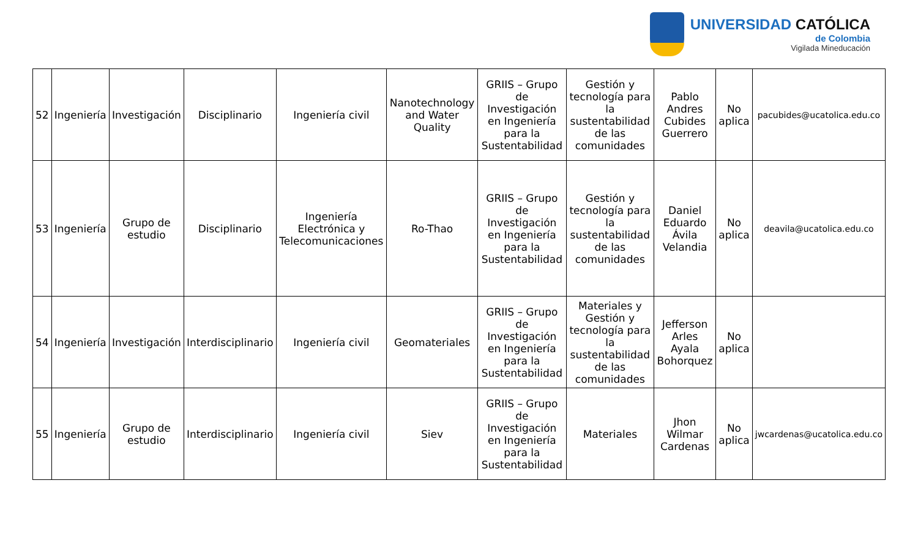UNIVERSIDAD CATÓLICA
de Colombia
Vigilada Mineducación
| 52 | Ingeniería | Investigación | Disciplinario | Ingeniería civil | Nanotechnology and Water Quality | GRIIS – Grupo de Investigación en Ingeniería para la Sustentabilidad | Gestión y tecnología para la sustentabilidad de las comunidades | Pablo Andres Cubides Guerrero | No aplica | pacubides@ucatolica.edu.co |
| 53 | Ingeniería | Grupo de estudio | Disciplinario | Ingeniería Electrónica y Telecomunicaciones | Ro-Thao | GRIIS – Grupo de Investigación en Ingeniería para la Sustentabilidad | Gestión y tecnología para la sustentabilidad de las comunidades | Daniel Eduardo Ávila Velandia | No aplica | deavila@ucatolica.edu.co |
| 54 | Ingeniería | Investigación | Interdisciplinario | Ingeniería civil | Geomateriales | GRIIS – Grupo de Investigación en Ingeniería para la Sustentabilidad | Materiales y Gestión y tecnología para la sustentabilidad de las comunidades | Jefferson Arles Ayala Bohorquez | No aplica | |
| 55 | Ingeniería | Grupo de estudio | Interdisciplinario | Ingeniería civil | Siev | GRIIS – Grupo de Investigación en Ingeniería para la Sustentabilidad | Materiales | Jhon Wilmar Cardenas | No aplica | jwcardenas@ucatolica.edu.co |